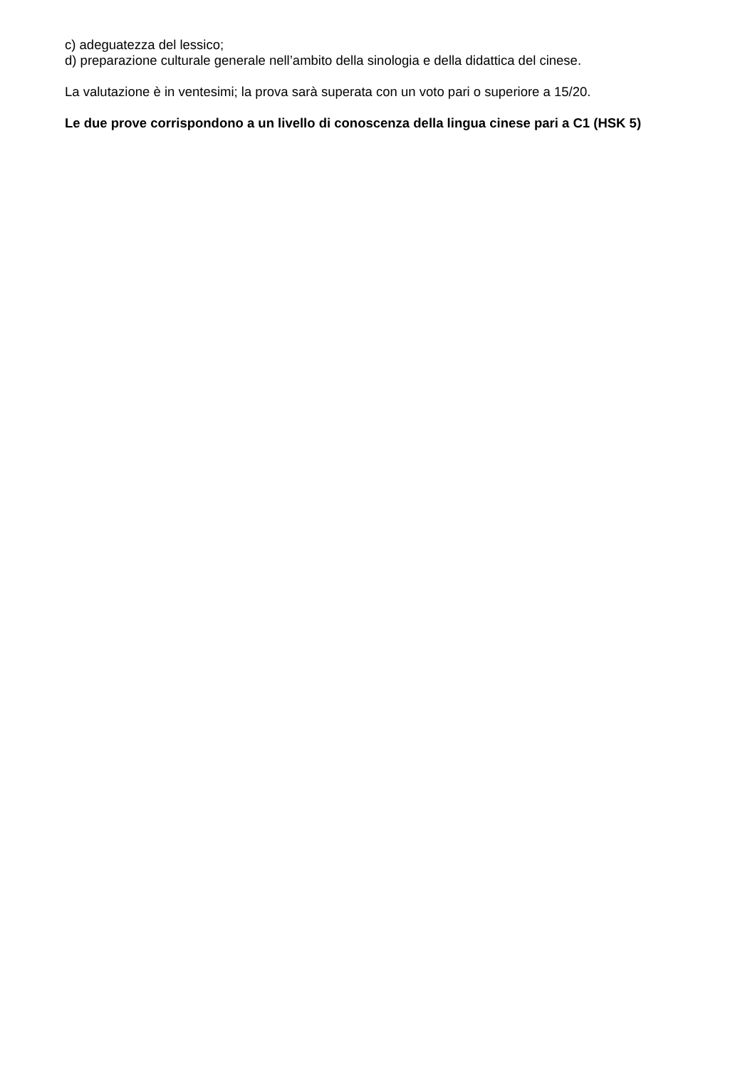c) adeguatezza del lessico;
d) preparazione culturale generale nell’ambito della sinologia e della didattica del cinese.
La valutazione è in ventesimi; la prova sarà superata con un voto pari o superiore a 15/20.
Le due prove corrispondono a un livello di conoscenza della lingua cinese pari a C1 (HSK 5)